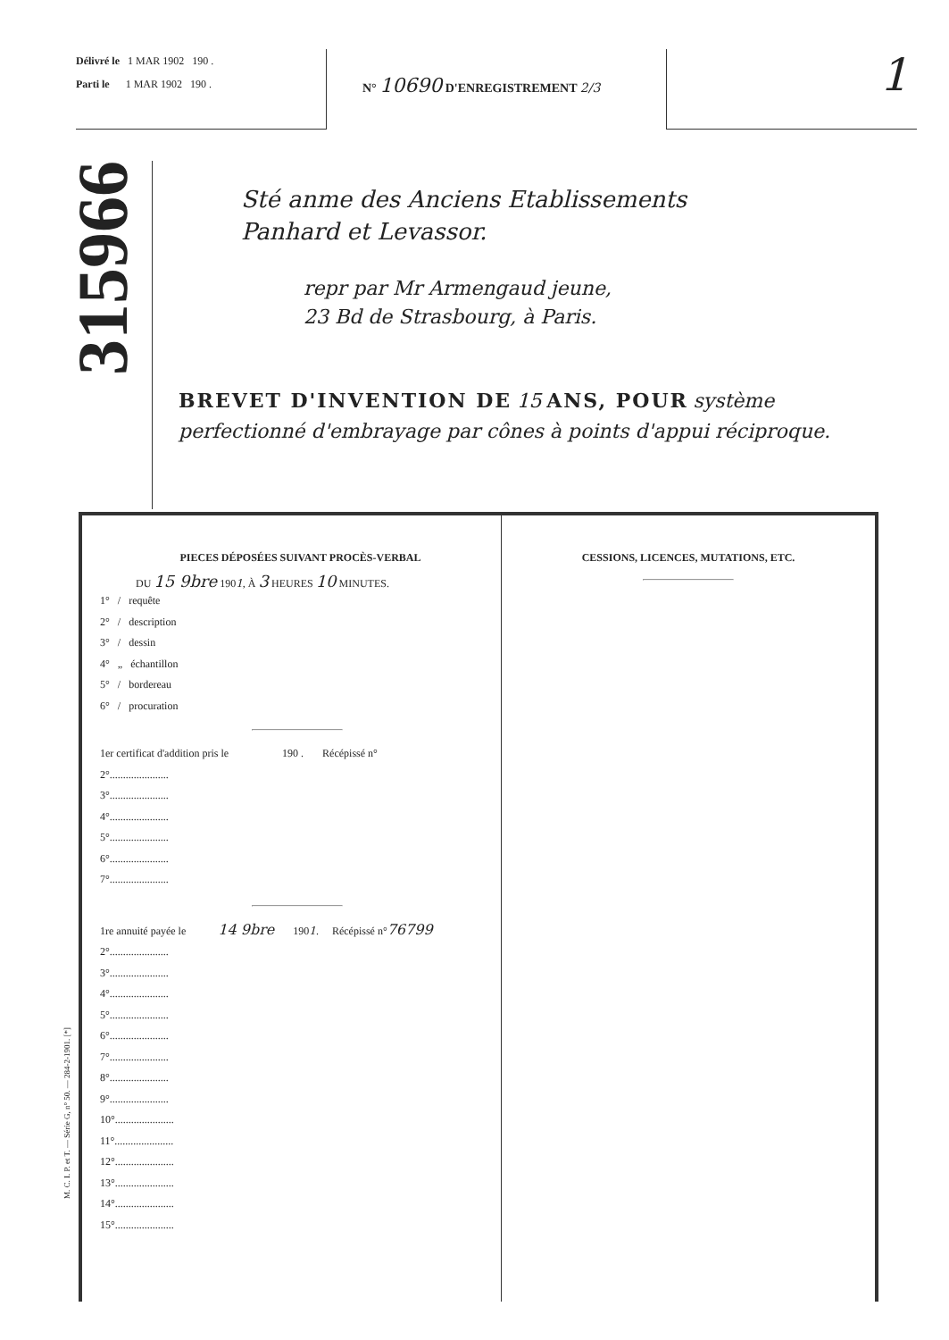Délivré le 1 MAR 1902 190 .
Parti le 1 MAR 1902 190 .
N° 10690 D'ENREGISTREMENT 2/3
1
315966
Sté anme des Anciens Etablissements
Panhard et Levassor.
repr par Mr Armengaud jeune,
23 Bd de Strasbourg, à Paris.
BREVET D'INVENTION DE 15 ANS, POUR système perfectionné d'embrayage par cônes à points d'appui réciproque.
PIECES DÉPOSÉES SUIVANT PROCÈS-VERBAL
DU 15 9bre 1901, À 3 HEURES 10 MINUTES.
1° / requête
2° / description
3° / dessin
4° „ échantillon
5° / bordereau
6° / procuration
1er certificat d'addition pris le 190 . Récépissé n°
2°......................
3°......................
4°......................
5°......................
6°......................
7°......................
1re annuité payée le 14 9bre 1901. Récépissé n°76799
2°......................
3°......................
4°......................
5°......................
6°......................
7°......................
8°......................
9°......................
10°......................
11°......................
12°......................
13°......................
14°......................
15°......................
CESSIONS, LICENCES, MUTATIONS, ETC.
M. C. I. P. et T. — Série G, n° 50. — 284-2-1901. [*]